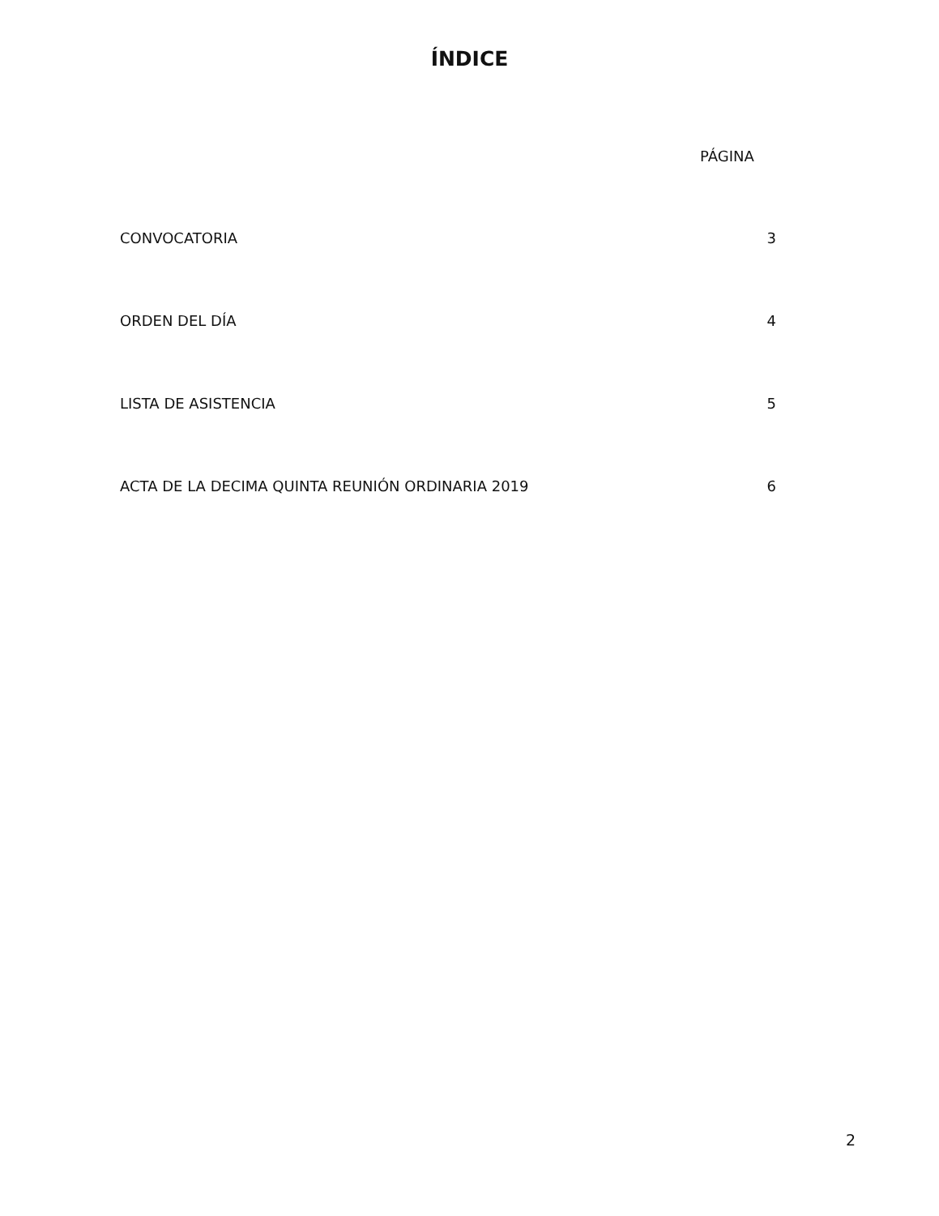ÍNDICE
PÁGINA
| CONVOCATORIA | 3 |
| ORDEN DEL DÍA | 4 |
| LISTA DE ASISTENCIA | 5 |
| ACTA DE LA DECIMA QUINTA REUNIÓN ORDINARIA 2019 | 6 |
2